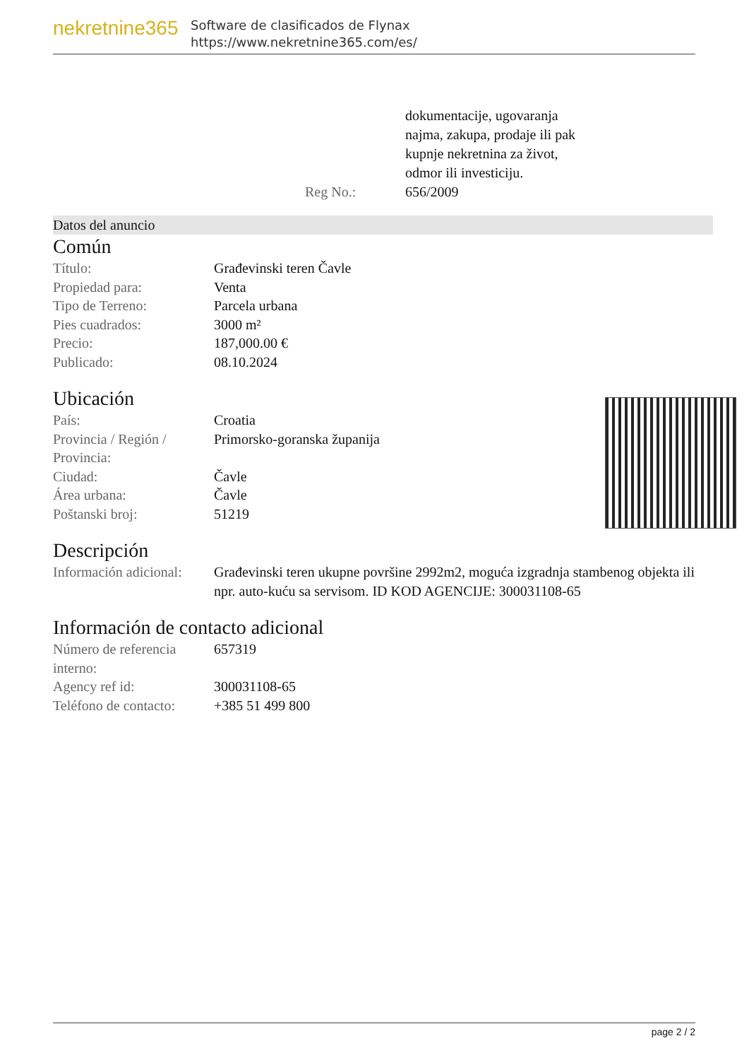nekretnine365
Software de clasificados de Flynax
https://www.nekretnine365.com/es/
dokumentacije, ugovaranja
najma, zakupa, prodaje ili pak
kupnje nekretnina za život,
odmor ili investiciju. Reg No.: 656/2009
Datos del anuncio
Común
| Título: | Građevinski teren Čavle |
| Propiedad para: | Venta |
| Tipo de Terreno: | Parcela urbana |
| Pies cuadrados: | 3000 m² |
| Precio: | 187,000.00 € |
| Publicado: | 08.10.2024 |
Ubicación
| País: | Croatia |
| Provincia / Región / Provincia: | Primorsko-goranska županija |
| Ciudad: | Čavle |
| Área urbana: | Čavle |
| Poštanski broj: | 51219 |
Descripción
| Información adicional: | Građevinski teren ukupne površine 2992m2, moguća izgradnja stambenog objekta ili npr. auto-kuću sa servisom. ID KOD AGENCIJE: 300031108-65 |
Información de contacto adicional
| Número de referencia interno: | 657319 |
| Agency ref id: | 300031108-65 |
| Teléfono de contacto: | +385 51 499 800 |
page 2 / 2